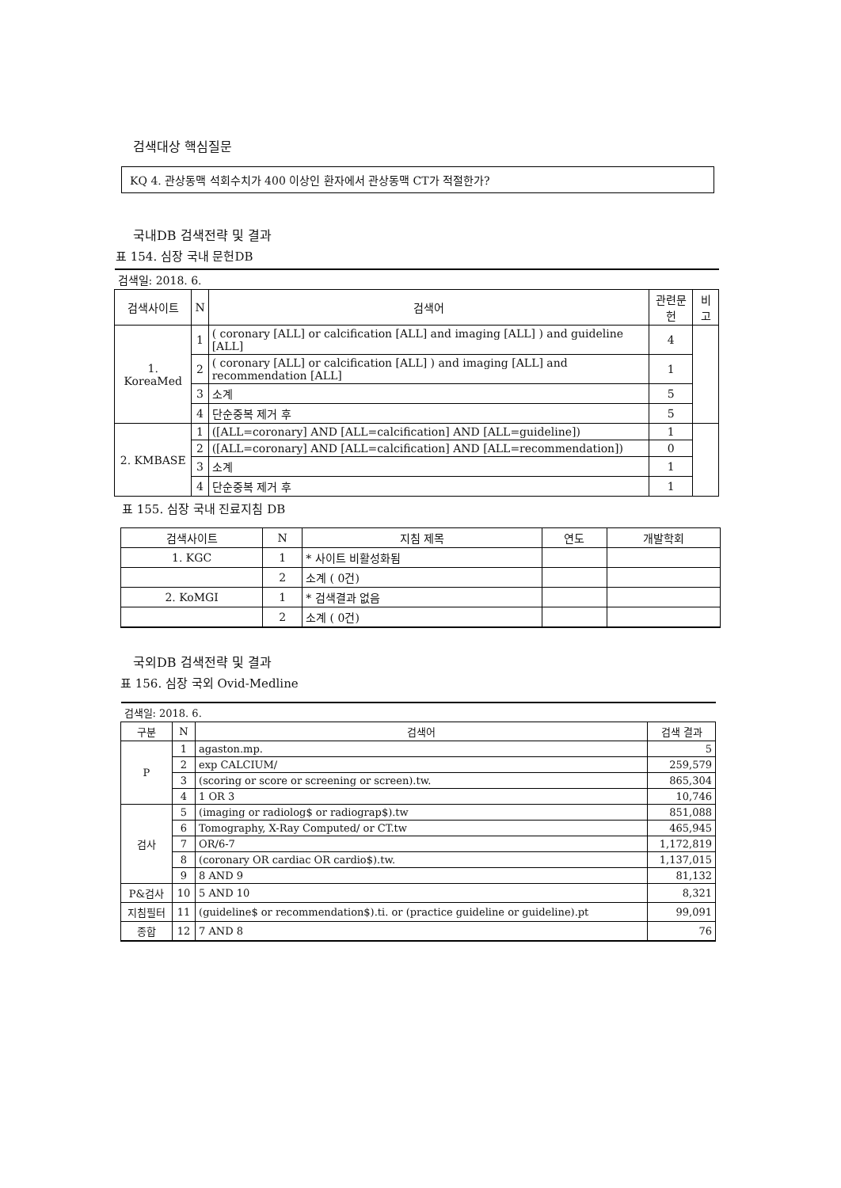검색대상 핵심질문
KQ 4. 관상동맥 석회수치가 400 이상인 환자에서 관상동맥 CT가 적절한가?
국내DB 검색전략 및 결과
표 154. 심장 국내 문헌DB
| 검색일: 2018. 6. | | | | |
| 검색사이트 | N | 검색어 | 관련문헌 | 비고 |
| 1. KoreaMed | 1 | ( coronary [ALL] or calcification [ALL] and imaging [ALL] ) and guideline [ALL] | 4 | |
| | 2 | ( coronary [ALL] or calcification [ALL] ) and imaging [ALL] and recommendation [ALL] | 1 | |
| | 3 | 소계 | 5 | |
| | 4 | 단순중복 제거 후 | 5 | |
| 2. KMBASE | 1 | ([ALL=coronary] AND [ALL=calcification] AND [ALL=guideline]) | 1 | |
| | 2 | ([ALL=coronary] AND [ALL=calcification] AND [ALL=recommendation]) | 0 | |
| | 3 | 소계 | 1 | |
| | 4 | 단순중복 제거 후 | 1 | |
표 155. 심장 국내 진료지침 DB
| 검색사이트 | N | 지침 제목 | 연도 | 개발학회 |
| --- | --- | --- | --- | --- |
| 1. KGC | 1 | * 사이트 비활성화됨 | | |
| | 2 | 소계 ( 0건) | | |
| 2. KoMGI | 1 | * 검색결과 없음 | | |
| | 2 | 소계 ( 0건) | | |
국외DB 검색전략 및 결과
표 156. 심장 국외 Ovid-Medline
| 검색일: 2018. 6. | | | |
| 구분 | N | 검색어 | 검색 결과 |
| P | 1 | agaston.mp. | 5 |
| | 2 | exp CALCIUM/ | 259,579 |
| | 3 | (scoring or score or screening or screen).tw. | 865,304 |
| | 4 | 1 OR 3 | 10,746 |
| 검사 | 5 | (imaging or radiolog$ or radiograp$).tw | 851,088 |
| | 6 | Tomography, X-Ray Computed/ or CT.tw | 465,945 |
| | 7 | OR/6-7 | 1,172,819 |
| | 8 | (coronary OR cardiac OR cardio$).tw. | 1,137,015 |
| | 9 | 8 AND 9 | 81,132 |
| P&검사 | 10 | 5 AND 10 | 8,321 |
| 지침필터 | 11 | (guideline$ or recommendation$).ti. or (practice guideline or guideline).pt | 99,091 |
| 종합 | 12 | 7 AND 8 | 76 |